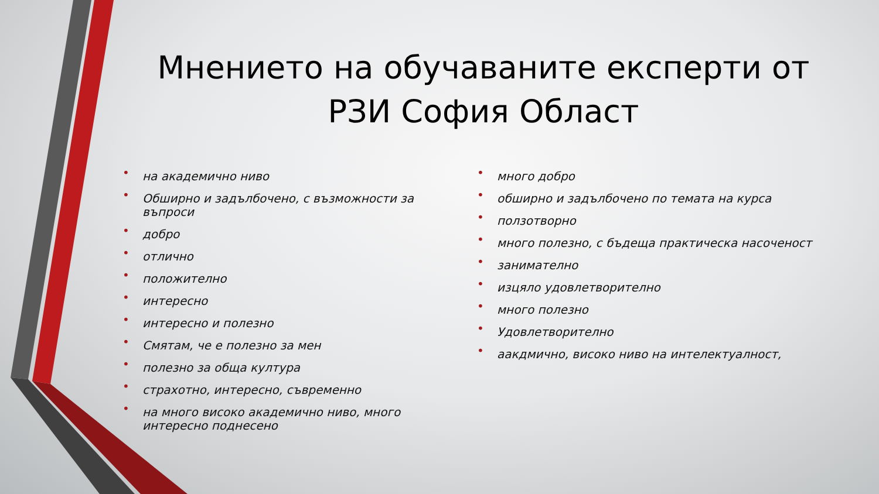Мнението на обучаваните експерти от РЗИ София Област
• на академично ниво
• Обширно и задълбочено, с възможности за въпроси
• добро
• отлично
• положително
• интересно
• интересно и полезно
• Смятам, че е полезно за мен
• полезно за обща култура
• страхотно, интересно, съвременно
• на много високо академично ниво, много интересно поднесено
• много добро
• обширно и задълбочено по темата на курса
• ползотворно
• много полезно, с бъдеща практическа насоченост
• занимателно
• изцяло удовлетворително
• много полезно
• Удовлетворително
• аакдмично, високо ниво на интелектуалност,